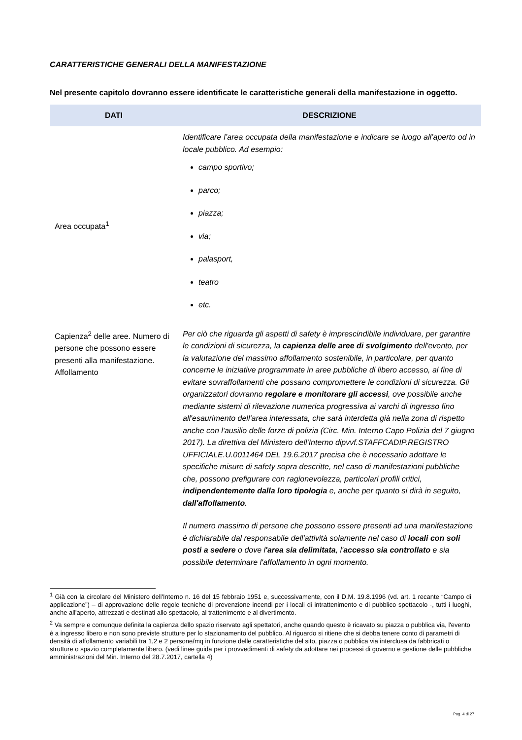CARATTERISTICHE GENERALI DELLA MANIFESTAZIONE
Nel presente capitolo dovranno essere identificate le caratteristiche generali della manifestazione in oggetto.
| DATI | DESCRIZIONE |
| --- | --- |
| Area occupata<sup>1</sup> | Identificare l’area occupata della manifestazione e indicare se luogo all’aperto od in locale pubblico. Ad esempio: campo sportivo; parco; piazza; via; palasport, teatro etc. |
| Capienza<sup>2</sup> delle aree. Numero di persone che possono essere presenti alla manifestazione. Affollamento | Per ciò che riguarda gli aspetti di safety è imprescindibile individuare, per garantire le condizioni di sicurezza, la capienza delle aree di svolgimento dell'evento, per la valutazione del massimo affollamento sostenibile, in particolare, per quanto concerne le iniziative programmate in aree pubbliche di libero accesso, al fine di evitare sovraffollamenti che possano compromettere le condizioni di sicurezza. Gli organizzatori dovranno regolare e monitorare gli accessi , ove possibile anche mediante sistemi di rilevazione numerica progressiva ai varchi di ingresso fino all'esaurimento dell'area interessata, che sarà interdetta già nella zona di rispetto anche con l'ausilio delle forze di polizia (Circ. Min. Interno Capo Polizia del 7 giugno 2017). La direttiva del Ministero dell'Interno dipvvf.STAFFCADIP.REGISTRO UFFICIALE.U.0011464 DEL 19.6.2017 precisa che è necessario adottare le specifiche misure di safety sopra descritte, nel caso di manifestazioni pubbliche che, possono prefigurare con ragionevolezza, particolari profili critici, indipendentemente dalla loro tipologia e, anche per quanto si dirà in seguito, dall'affollamento . Il numero massimo di persone che possono essere presenti ad una manifestazione è dichiarabile dal responsabile dell'attività solamente nel caso di locali con soli posti a sedere o dove l 'area sia delimitata , l' accesso sia controllato e sia possibile determinare l'affollamento in ogni momento. |
<sup>1</sup> Già con la circolare del Ministero dell'Interno n. 16 del 15 febbraio 1951 e, successivamente, con il D.M. 19.8.1996 (vd. art. 1 recante “Campo di applicazione”) – di approvazione delle regole tecniche di prevenzione incendi per i locali di intrattenimento e di pubblico spettacolo -, tutti i luoghi, anche all'aperto, attrezzati e destinati allo spettacolo, al trattenimento e al divertimento.
<sup>2</sup> Va sempre e comunque definita la capienza dello spazio riservato agli spettatori, anche quando questo è ricavato su piazza o pubblica via, l'evento è a ingresso libero e non sono previste strutture per lo stazionamento del pubblico. Al riguardo si ritiene che si debba tenere conto di parametri di densità di affollamento variabili tra 1,2 e 2 persone/mq in funzione delle caratteristiche del sito, piazza o pubblica via interclusa da fabbricati o strutture o spazio completamente libero. (vedi linee guida per i provvedimenti di safety da adottare nei processi di governo e gestione delle pubbliche amministrazioni del Min. Interno del 28.7.2017, cartella 4)
Pag. 4 di 27